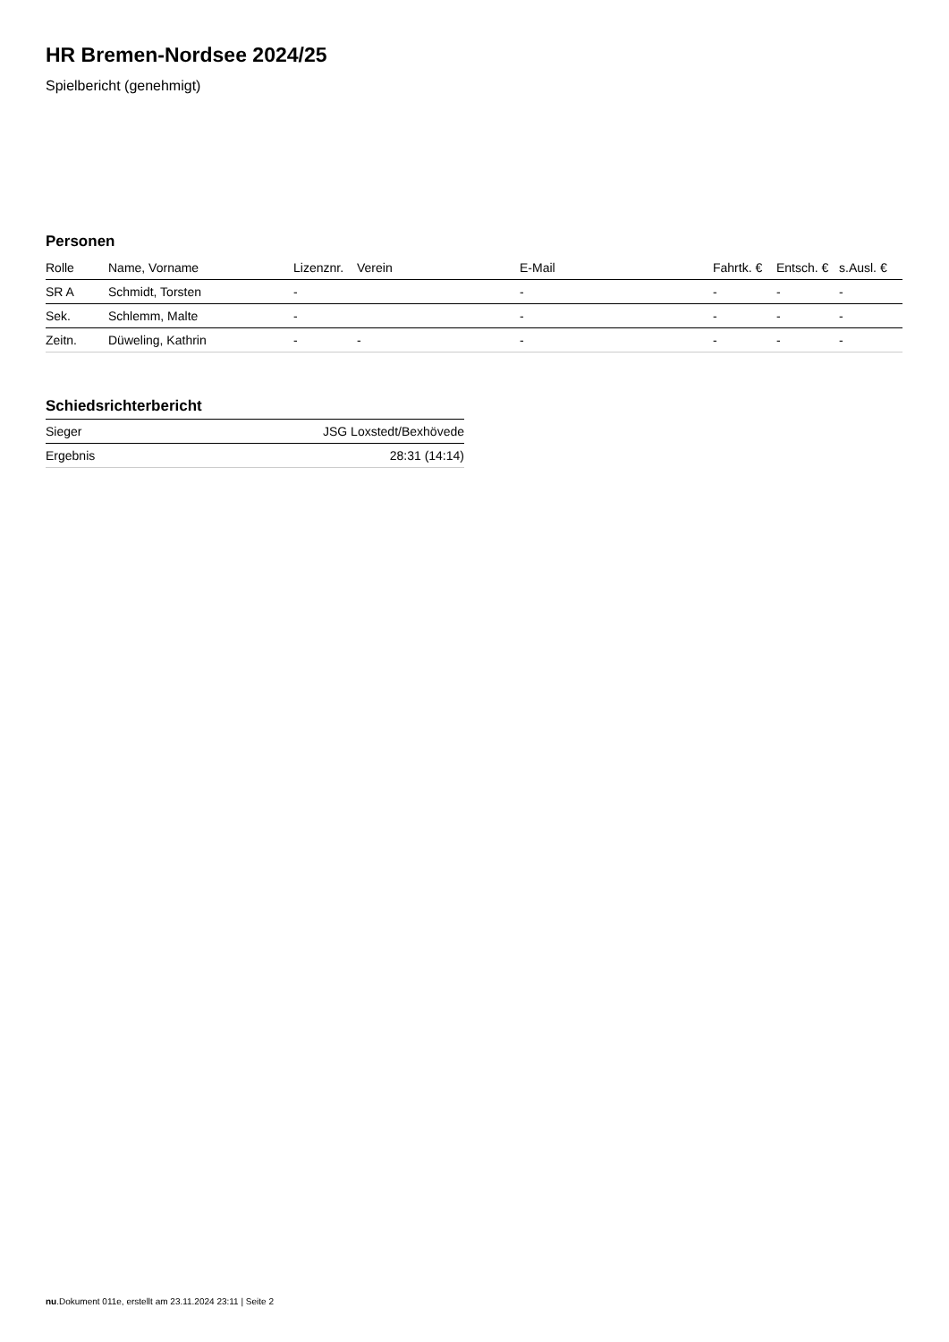HR Bremen-Nordsee 2024/25
Spielbericht (genehmigt)
Personen
| Rolle | Name, Vorname | Lizenznr. | Verein | E-Mail | Fahrtk. € | Entsch. € | s.Ausl. € |
| --- | --- | --- | --- | --- | --- | --- | --- |
| SR A | Schmidt, Torsten | - | | - | - | - | - |
| Sek. | Schlemm, Malte | - | | - | - | - | - |
| Zeitn. | Düweling, Kathrin | - | - | - | - | - | - |
Schiedsrichterbericht
| Sieger | JSG Loxstedt/Bexhövede |
| Ergebnis | 28:31 (14:14) |
nu.Dokument 011e, erstellt am 23.11.2024 23:11 | Seite 2